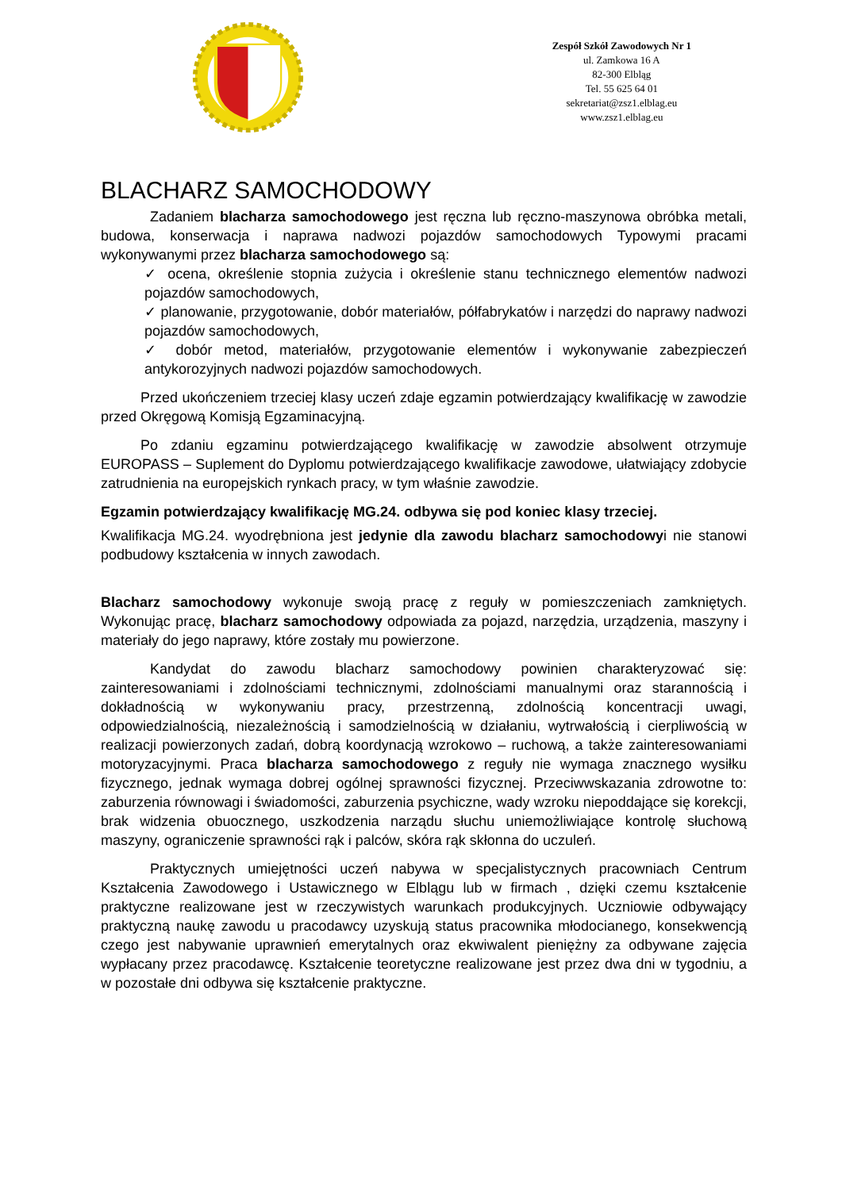Zespół Szkół Zawodowych Nr 1
ul. Zamkowa 16 A
82-300 Elbląg
Tel. 55 625 64 01
sekretariat@zsz1.elblag.eu
www.zsz1.elblag.eu
BLACHARZ SAMOCHODOWY
Zadaniem blacharza samochodowego jest ręczna lub ręczno-maszynowa obróbka metali, budowa, konserwacja i naprawa nadwozi pojazdów samochodowych Typowymi pracami wykonywanymi przez blacharza samochodowego są:
✓ ocena, określenie stopnia zużycia i określenie stanu technicznego elementów nadwozi pojazdów samochodowych,
✓ planowanie, przygotowanie, dobór materiałów, półfabrykatów i narzędzi do naprawy nadwozi pojazdów samochodowych,
✓ dobór metod, materiałów, przygotowanie elementów i wykonywanie zabezpieczeń antykorozyjnych nadwozi pojazdów samochodowych.
Przed ukończeniem trzeciej klasy uczeń zdaje egzamin potwierdzający kwalifikację w zawodzie przed Okręgową Komisją Egzaminacyjną.
Po zdaniu egzaminu potwierdzającego kwalifikację w zawodzie absolwent otrzymuje EUROPASS – Suplement do Dyplomu potwierdzającego kwalifikacje zawodowe, ułatwiający zdobycie zatrudnienia na europejskich rynkach pracy, w tym właśnie zawodzie.
Egzamin potwierdzający kwalifikację MG.24. odbywa się pod koniec klasy trzeciej.
Kwalifikacja MG.24. wyodrębniona jest jedynie dla zawodu blacharz samochodowyi nie stanowi podbudowy kształcenia w innych zawodach.
Blacharz samochodowy wykonuje swoją pracę z reguły w pomieszczeniach zamkniętych. Wykonując pracę, blacharz samochodowy odpowiada za pojazd, narzędzia, urządzenia, maszyny i materiały do jego naprawy, które zostały mu powierzone.
Kandydat do zawodu blacharz samochodowy powinien charakteryzować się: zainteresowaniami i zdolnościami technicznymi, zdolnościami manualnymi oraz starannością i dokładnością w wykonywaniu pracy, przestrzenną, zdolnością koncentracji uwagi, odpowiedzialnością, niezależnością i samodzielnością w działaniu, wytrwałością i cierpliwością w realizacji powierzonych zadań, dobrą koordynacją wzrokowo – ruchową, a także zainteresowaniami motoryzacyjnymi. Praca blacharza samochodowego z reguły nie wymaga znacznego wysiłku fizycznego, jednak wymaga dobrej ogólnej sprawności fizycznej. Przeciwwskazania zdrowotne to: zaburzenia równowagi i świadomości, zaburzenia psychiczne, wady wzroku niepoddające się korekcji, brak widzenia obuocznego, uszkodzenia narządu słuchu uniemożliwiające kontrolę słuchową maszyny, ograniczenie sprawności rąk i palców, skóra rąk skłonna do uczuleń.
Praktycznych umiejętności uczeń nabywa w specjalistycznych pracowniach Centrum Kształcenia Zawodowego i Ustawicznego w Elblągu lub w firmach , dzięki czemu kształcenie praktyczne realizowane jest w rzeczywistych warunkach produkcyjnych. Uczniowie odbywający praktyczną naukę zawodu u pracodawcy uzyskują status pracownika młodocianego, konsekwencją czego jest nabywanie uprawnień emerytalnych oraz ekwiwalent pieniężny za odbywane zajęcia wypłacany przez pracodawcę. Kształcenie teoretyczne realizowane jest przez dwa dni w tygodniu, a w pozostałe dni odbywa się kształcenie praktyczne.